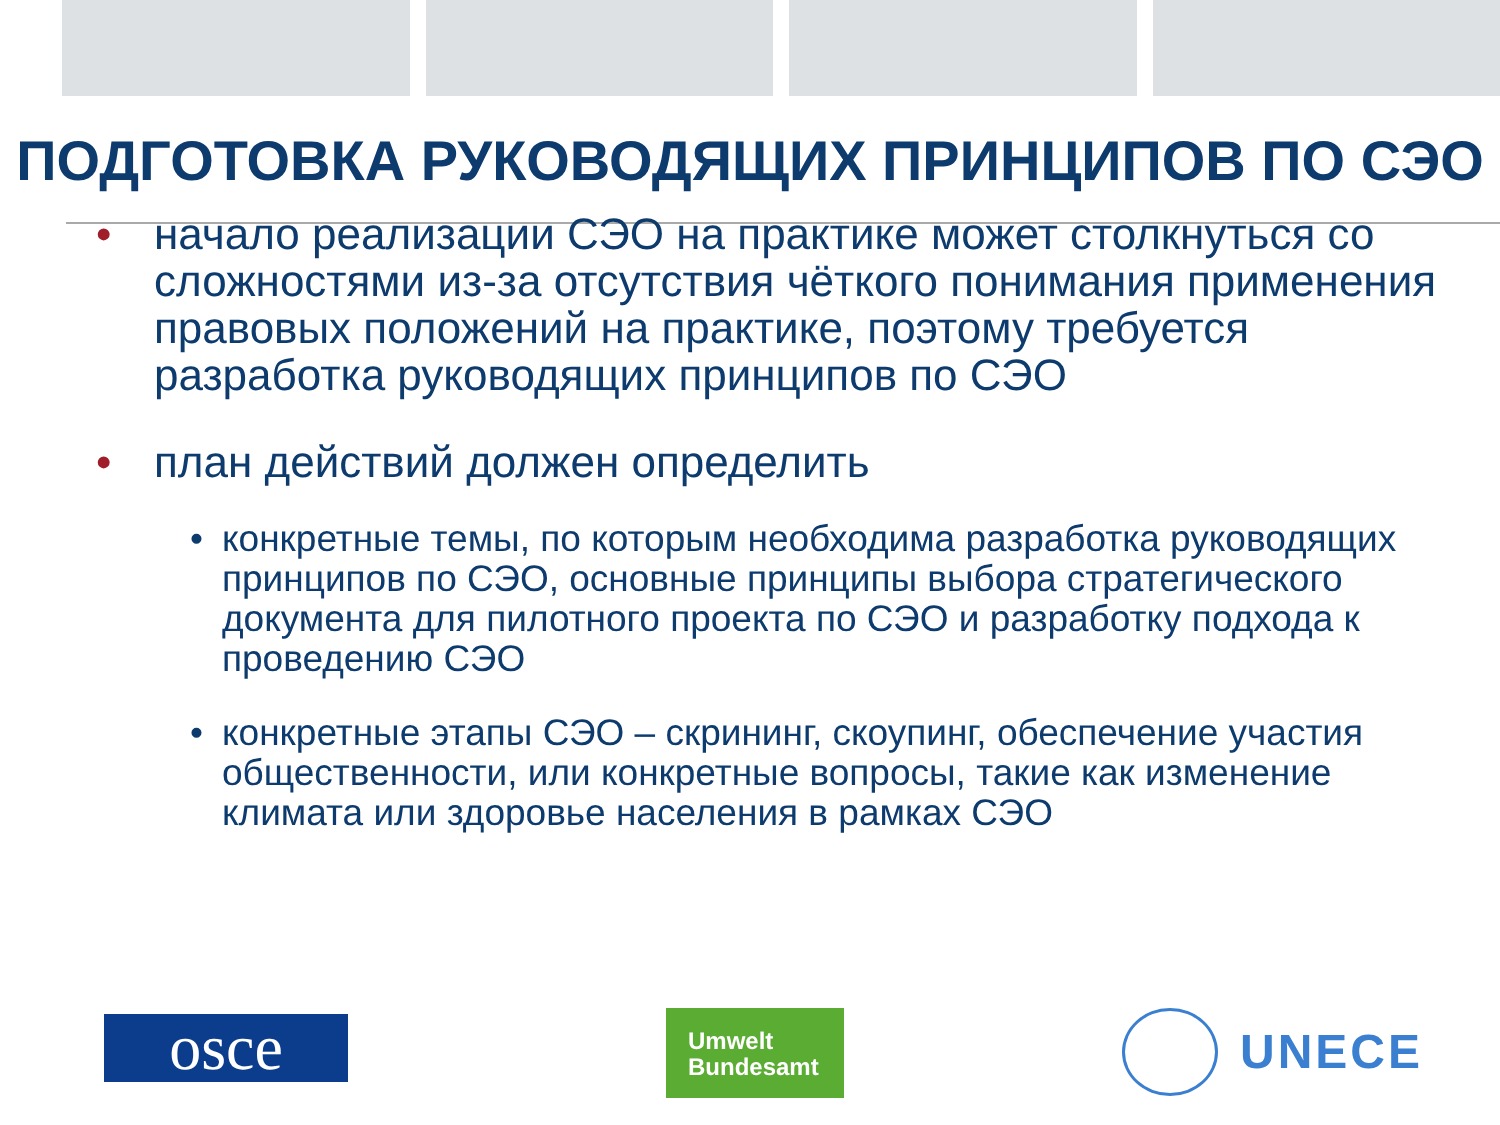ПОДГОТОВКА РУКОВОДЯЩИХ ПРИНЦИПОВ ПО СЭО
• начало реализации СЭО на практике может столкнуться со сложностями из-за отсутствия чёткого понимания применения правовых положений на практике, поэтому требуется разработка руководящих принципов по СЭО
• план действий должен определить
• конкретные темы, по которым необходима разработка руководящих принципов по СЭО, основные принципы выбора стратегического документа для пилотного проекта по СЭО и разработку подхода к проведению СЭО
• конкретные этапы СЭО – скрининг, скоупинг, обеспечение участия общественности, или конкретные вопросы, такие как изменение климата или здоровье населения в рамках СЭО
osce
Umwelt
Bundesamt
UNECE